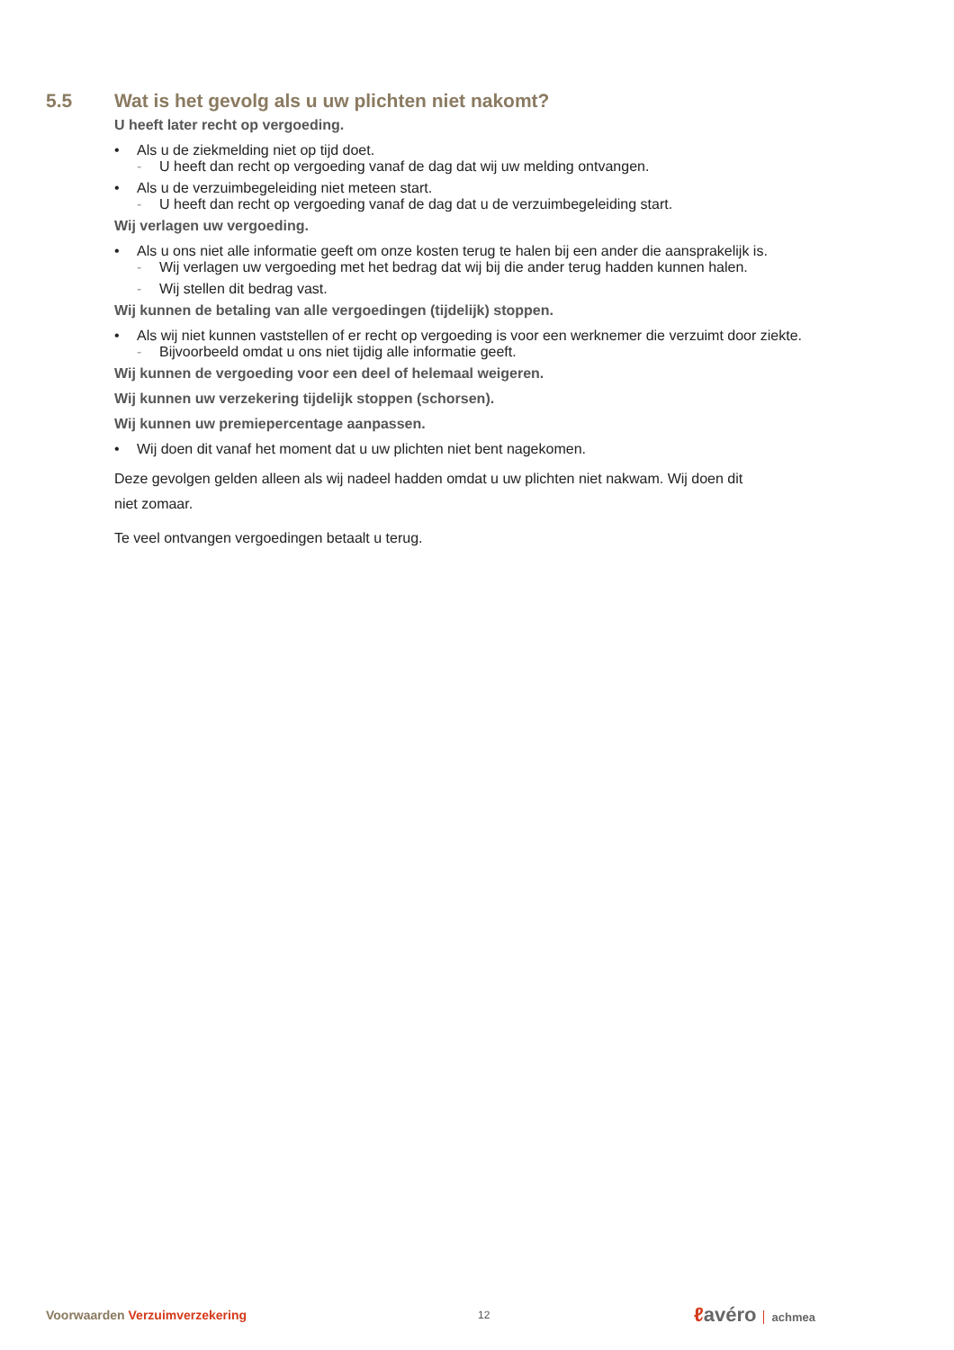5.5 Wat is het gevolg als u uw plichten niet nakomt?
U heeft later recht op vergoeding.
• Als u de ziekmelding niet op tijd doet.
- U heeft dan recht op vergoeding vanaf de dag dat wij uw melding ontvangen.
• Als u de verzuimbegeleiding niet meteen start.
- U heeft dan recht op vergoeding vanaf de dag dat u de verzuimbegeleiding start.
Wij verlagen uw vergoeding.
• Als u ons niet alle informatie geeft om onze kosten terug te halen bij een ander die aansprakelijk is.
- Wij verlagen uw vergoeding met het bedrag dat wij bij die ander terug hadden kunnen halen.
- Wij stellen dit bedrag vast.
Wij kunnen de betaling van alle vergoedingen (tijdelijk) stoppen.
• Als wij niet kunnen vaststellen of er recht op vergoeding is voor een werknemer die verzuimt door ziekte.
- Bijvoorbeeld omdat u ons niet tijdig alle informatie geeft.
Wij kunnen de vergoeding voor een deel of helemaal weigeren.
Wij kunnen uw verzekering tijdelijk stoppen (schorsen).
Wij kunnen uw premiepercentage aanpassen.
• Wij doen dit vanaf het moment dat u uw plichten niet bent nagekomen.
Deze gevolgen gelden alleen als wij nadeel hadden omdat u uw plichten niet nakwam. Wij doen dit
niet zomaar.
Te veel ontvangen vergoedingen betaalt u terug.
Voorwaarden Verzuimverzekering
12
ℓavéro achmea